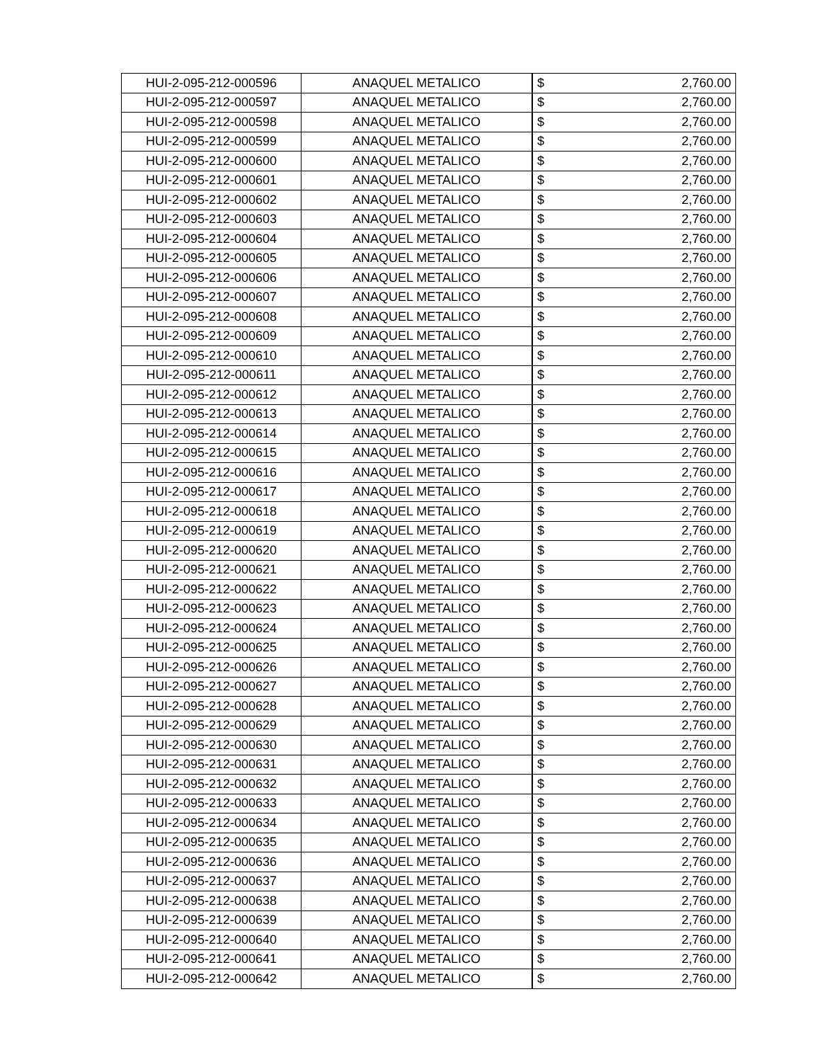| HUI-2-095-212-000596 | ANAQUEL METALICO | $ 2,760.00 |
| HUI-2-095-212-000597 | ANAQUEL METALICO | $ 2,760.00 |
| HUI-2-095-212-000598 | ANAQUEL METALICO | $ 2,760.00 |
| HUI-2-095-212-000599 | ANAQUEL METALICO | $ 2,760.00 |
| HUI-2-095-212-000600 | ANAQUEL METALICO | $ 2,760.00 |
| HUI-2-095-212-000601 | ANAQUEL METALICO | $ 2,760.00 |
| HUI-2-095-212-000602 | ANAQUEL METALICO | $ 2,760.00 |
| HUI-2-095-212-000603 | ANAQUEL METALICO | $ 2,760.00 |
| HUI-2-095-212-000604 | ANAQUEL METALICO | $ 2,760.00 |
| HUI-2-095-212-000605 | ANAQUEL METALICO | $ 2,760.00 |
| HUI-2-095-212-000606 | ANAQUEL METALICO | $ 2,760.00 |
| HUI-2-095-212-000607 | ANAQUEL METALICO | $ 2,760.00 |
| HUI-2-095-212-000608 | ANAQUEL METALICO | $ 2,760.00 |
| HUI-2-095-212-000609 | ANAQUEL METALICO | $ 2,760.00 |
| HUI-2-095-212-000610 | ANAQUEL METALICO | $ 2,760.00 |
| HUI-2-095-212-000611 | ANAQUEL METALICO | $ 2,760.00 |
| HUI-2-095-212-000612 | ANAQUEL METALICO | $ 2,760.00 |
| HUI-2-095-212-000613 | ANAQUEL METALICO | $ 2,760.00 |
| HUI-2-095-212-000614 | ANAQUEL METALICO | $ 2,760.00 |
| HUI-2-095-212-000615 | ANAQUEL METALICO | $ 2,760.00 |
| HUI-2-095-212-000616 | ANAQUEL METALICO | $ 2,760.00 |
| HUI-2-095-212-000617 | ANAQUEL METALICO | $ 2,760.00 |
| HUI-2-095-212-000618 | ANAQUEL METALICO | $ 2,760.00 |
| HUI-2-095-212-000619 | ANAQUEL METALICO | $ 2,760.00 |
| HUI-2-095-212-000620 | ANAQUEL METALICO | $ 2,760.00 |
| HUI-2-095-212-000621 | ANAQUEL METALICO | $ 2,760.00 |
| HUI-2-095-212-000622 | ANAQUEL METALICO | $ 2,760.00 |
| HUI-2-095-212-000623 | ANAQUEL METALICO | $ 2,760.00 |
| HUI-2-095-212-000624 | ANAQUEL METALICO | $ 2,760.00 |
| HUI-2-095-212-000625 | ANAQUEL METALICO | $ 2,760.00 |
| HUI-2-095-212-000626 | ANAQUEL METALICO | $ 2,760.00 |
| HUI-2-095-212-000627 | ANAQUEL METALICO | $ 2,760.00 |
| HUI-2-095-212-000628 | ANAQUEL METALICO | $ 2,760.00 |
| HUI-2-095-212-000629 | ANAQUEL METALICO | $ 2,760.00 |
| HUI-2-095-212-000630 | ANAQUEL METALICO | $ 2,760.00 |
| HUI-2-095-212-000631 | ANAQUEL METALICO | $ 2,760.00 |
| HUI-2-095-212-000632 | ANAQUEL METALICO | $ 2,760.00 |
| HUI-2-095-212-000633 | ANAQUEL METALICO | $ 2,760.00 |
| HUI-2-095-212-000634 | ANAQUEL METALICO | $ 2,760.00 |
| HUI-2-095-212-000635 | ANAQUEL METALICO | $ 2,760.00 |
| HUI-2-095-212-000636 | ANAQUEL METALICO | $ 2,760.00 |
| HUI-2-095-212-000637 | ANAQUEL METALICO | $ 2,760.00 |
| HUI-2-095-212-000638 | ANAQUEL METALICO | $ 2,760.00 |
| HUI-2-095-212-000639 | ANAQUEL METALICO | $ 2,760.00 |
| HUI-2-095-212-000640 | ANAQUEL METALICO | $ 2,760.00 |
| HUI-2-095-212-000641 | ANAQUEL METALICO | $ 2,760.00 |
| HUI-2-095-212-000642 | ANAQUEL METALICO | $ 2,760.00 |